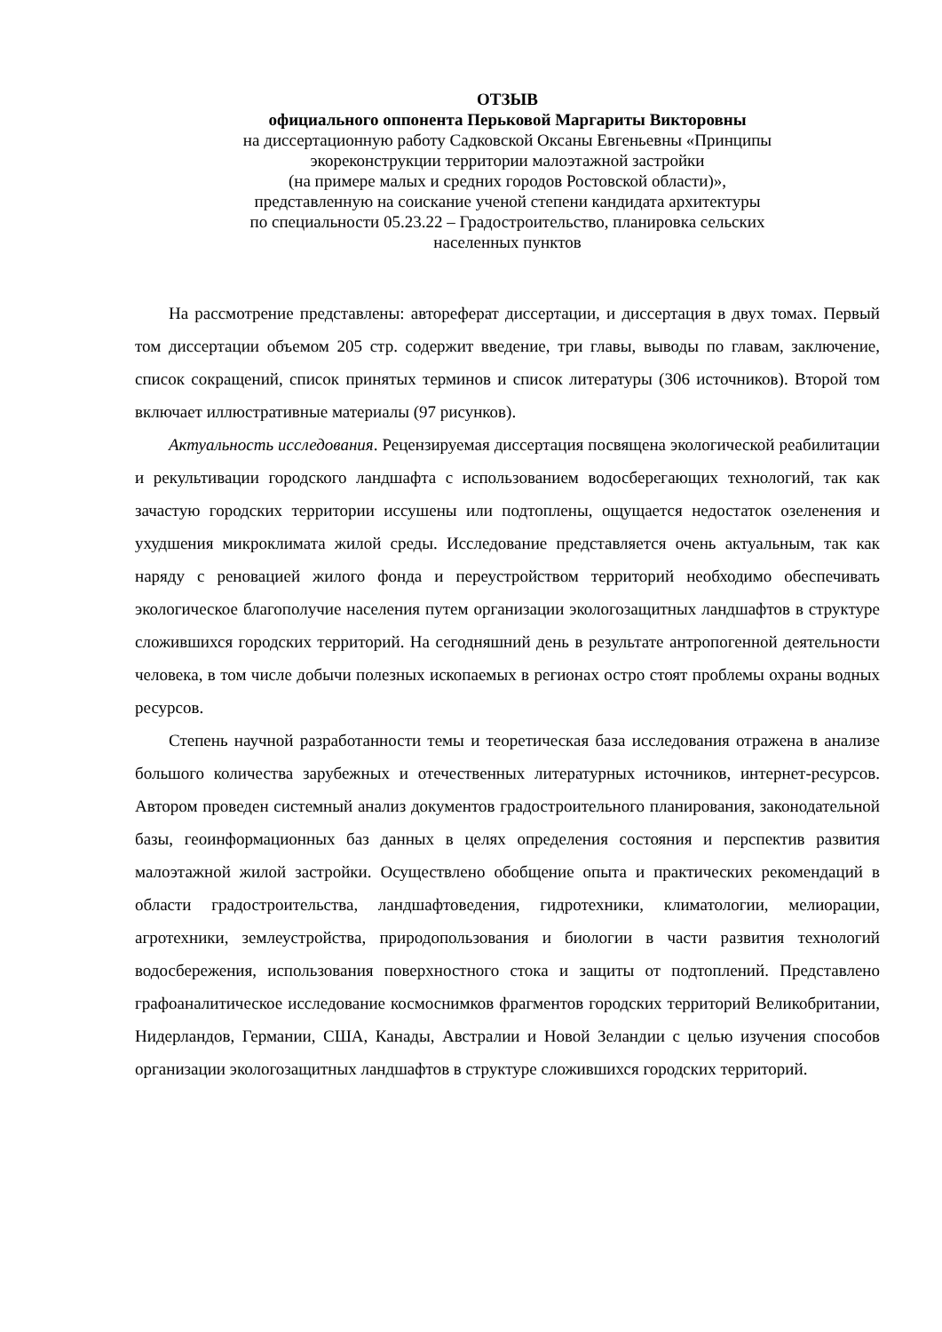ОТЗЫВ
официального оппонента Перьковой Маргариты Викторовны
на диссертационную работу Садковской Оксаны Евгеньевны «Принципы
экореконструкции территории малоэтажной застройки
(на примере малых и средних городов Ростовской области)»,
представленную на соискание ученой степени кандидата архитектуры
по специальности 05.23.22 – Градостроительство, планировка сельских
населенных пунктов
На рассмотрение представлены: автореферат диссертации, и диссертация в двух томах. Первый том диссертации объемом 205 стр. содержит введение, три главы, выводы по главам, заключение, список сокращений, список принятых терминов и список литературы (306 источников). Второй том включает иллюстративные материалы (97 рисунков).
Актуальность исследования. Рецензируемая диссертация посвящена экологической реабилитации и рекультивации городского ландшафта с использованием водосберегающих технологий, так как зачастую городских территории иссушены или подтоплены, ощущается недостаток озеленения и ухудшения микроклимата жилой среды. Исследование представляется очень актуальным, так как наряду с реновацией жилого фонда и переустройством территорий необходимо обеспечивать экологическое благополучие населения путем организации экологозащитных ландшафтов в структуре сложившихся городских территорий. На сегодняшний день в результате антропогенной деятельности человека, в том числе добычи полезных ископаемых в регионах остро стоят проблемы охраны водных ресурсов.
Степень научной разработанности темы и теоретическая база исследования отражена в анализе большого количества зарубежных и отечественных литературных источников, интернет-ресурсов. Автором проведен системный анализ документов градостроительного планирования, законодательной базы, геоинформационных баз данных в целях определения состояния и перспектив развития малоэтажной жилой застройки. Осуществлено обобщение опыта и практических рекомендаций в области градостроительства, ландшафтоведения, гидротехники, климатологии, мелиорации, агротехники, землеустройства, природопользования и биологии в части развития технологий водосбережения, использования поверхностного стока и защиты от подтоплений. Представлено графоаналитическое исследование космоснимков фрагментов городских территорий Великобритании, Нидерландов, Германии, США, Канады, Австралии и Новой Зеландии с целью изучения способов организации экологозащитных ландшафтов в структуре сложившихся городских территорий.